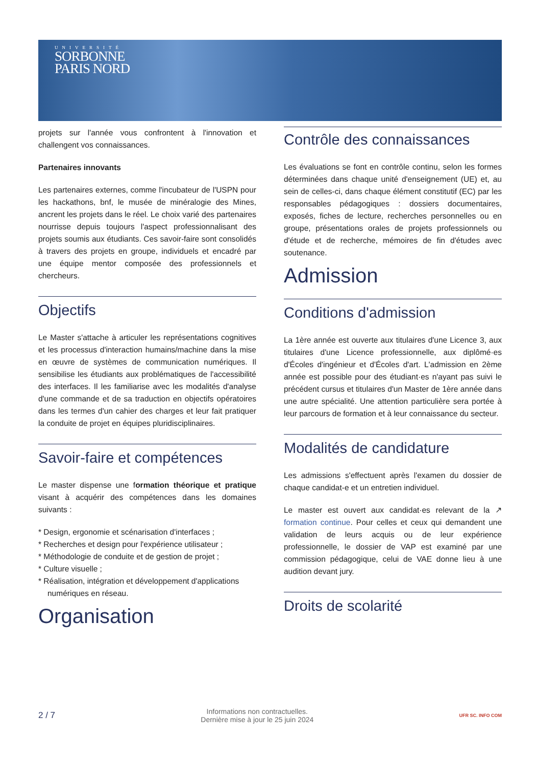UNIVERSITÉ
SORBONNE
PARIS NORD
projets sur l'année vous confrontent à l'innovation et challengent vos connaissances.
Partenaires innovants
Les partenaires externes, comme l'incubateur de l'USPN pour les hackathons, bnf, le musée de minéralogie des Mines, ancrent les projets dans le réel. Le choix varié des partenaires nourrisse depuis toujours l'aspect professionnalisant des projets soumis aux étudiants. Ces savoir-faire sont consolidés à travers des projets en groupe, individuels et encadré par une équipe mentor composée des professionnels et chercheurs.
Objectifs
Le Master s'attache à articuler les représentations cognitives et les processus d'interaction humains/machine dans la mise en œuvre de systèmes de communication numériques. Il sensibilise les étudiants aux problématiques de l'accessibilité des interfaces. Il les familiarise avec les modalités d'analyse d'une commande et de sa traduction en objectifs opératoires dans les termes d'un cahier des charges et leur fait pratiquer la conduite de projet en équipes pluridisciplinaires.
Savoir-faire et compétences
Le master dispense une formation théorique et pratique visant à acquérir des compétences dans les domaines suivants :
* Design, ergonomie et scénarisation d'interfaces ;
* Recherches et design pour l'expérience utilisateur ;
* Méthodologie de conduite et de gestion de projet ;
* Culture visuelle ;
* Réalisation, intégration et développement d'applications numériques en réseau.
Organisation
Contrôle des connaissances
Les évaluations se font en contrôle continu, selon les formes déterminées dans chaque unité d'enseignement (UE) et, au sein de celles-ci, dans chaque élément constitutif (EC) par les responsables pédagogiques : dossiers documentaires, exposés, fiches de lecture, recherches personnelles ou en groupe, présentations orales de projets professionnels ou d'étude et de recherche, mémoires de fin d'études avec soutenance.
Admission
Conditions d'admission
La 1ère année est ouverte aux titulaires d'une Licence 3, aux titulaires d'une Licence professionnelle, aux diplômé·es d'Écoles d'ingénieur et d'Écoles d'art. L'admission en 2ème année est possible pour des étudiant·es n'ayant pas suivi le précédent cursus et titulaires d'un Master de 1ère année dans une autre spécialité. Une attention particulière sera portée à leur parcours de formation et à leur connaissance du secteur.
Modalités de candidature
Les admissions s'effectuent après l'examen du dossier de chaque candidat-e et un entretien individuel.
Le master est ouvert aux candidat·es relevant de la ↗ formation continue. Pour celles et ceux qui demandent une validation de leurs acquis ou de leur expérience professionnelle, le dossier de VAP est examiné par une commission pédagogique, celui de VAE donne lieu à une audition devant jury.
Droits de scolarité
2 / 7 Informations non contractuelles.
Dernière mise à jour le 25 juin 2024 UFR SC. INFO COM